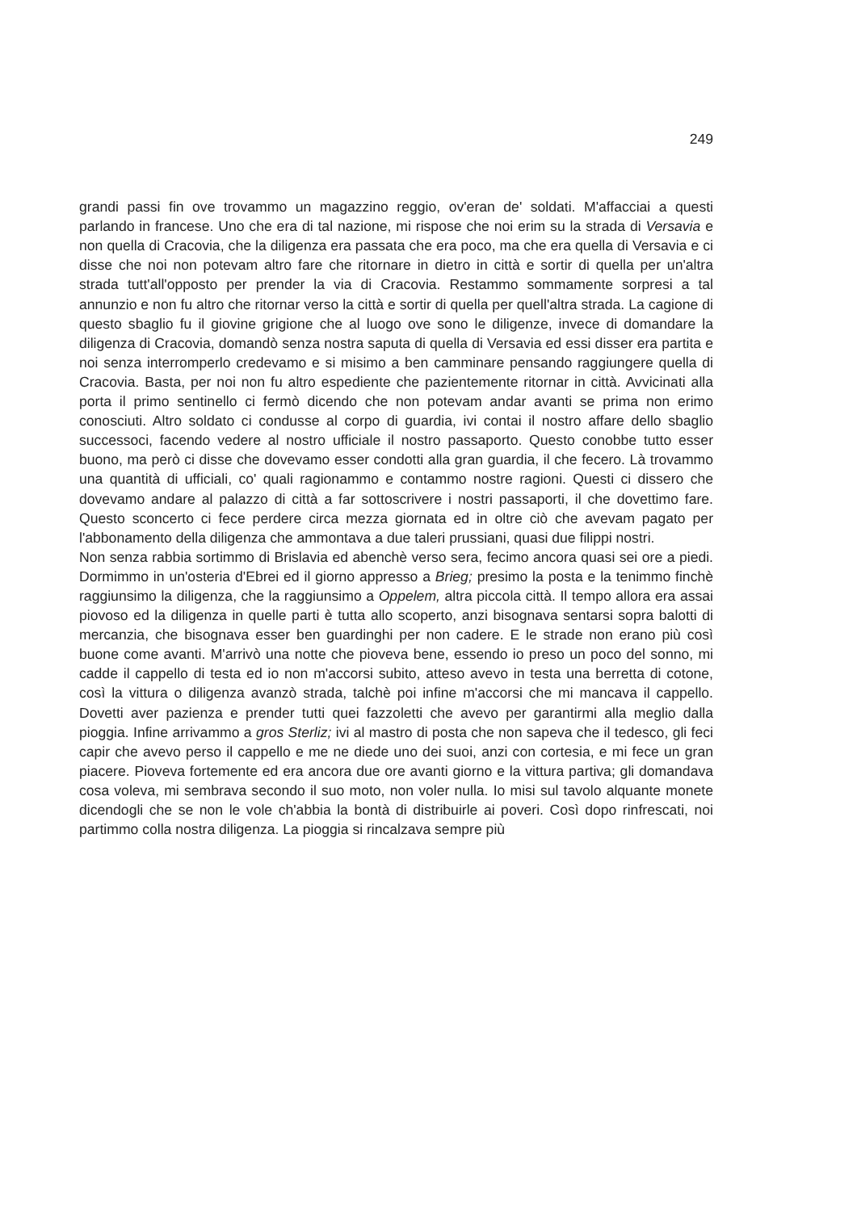249
grandi passi fin ove trovammo un magazzino reggio, ov'eran de' soldati. M'affacciai a questi parlando in francese. Uno che era di tal nazione, mi rispose che noi erim su la strada di Versavia e non quella di Cracovia, che la diligenza era passata che era poco, ma che era quella di Versavia e ci disse che noi non potevam altro fare che ritornare in dietro in città e sortir di quella per un'altra strada tutt'all'opposto per prender la via di Cracovia. Restammo sommamente sorpresi a tal annunzio e non fu altro che ritornar verso la città e sortir di quella per quell'altra strada. La cagione di questo sbaglio fu il giovine grigione che al luogo ove sono le diligenze, invece di domandare la diligenza di Cracovia, domandò senza nostra saputa di quella di Versavia ed essi disser era partita e noi senza interromperlo credevamo e si misimo a ben camminare pensando raggiungere quella di Cracovia. Basta, per noi non fu altro espediente che pazientemente ritornar in città. Avvicinati alla porta il primo sentinello ci fermò dicendo che non potevam andar avanti se prima non erimo conosciuti. Altro soldato ci condusse al corpo di guardia, ivi contai il nostro affare dello sbaglio successoci, facendo vedere al nostro ufficiale il nostro passaporto. Questo conobbe tutto esser buono, ma però ci disse che dovevamo esser condotti alla gran guardia, il che fecero. Là trovammo una quantità di ufficiali, co' quali ragionammo e contammo nostre ragioni. Questi ci dissero che dovevamo andare al palazzo di città a far sottoscrivere i nostri passaporti, il che dovettimo fare. Questo sconcerto ci fece perdere circa mezza giornata ed in oltre ciò che avevam pagato per l'abbonamento della diligenza che ammontava a due taleri prussiani, quasi due filippi nostri.
Non senza rabbia sortimmo di Brislavia ed abenchè verso sera, fecimo ancora quasi sei ore a piedi. Dormimmo in un'osteria d'Ebrei ed il giorno appresso a Brieg; presimo la posta e la tenimmo finchè raggiunsimo la diligenza, che la raggiunsimo a Oppelem, altra piccola città. Il tempo allora era assai piovoso ed la diligenza in quelle parti è tutta allo scoperto, anzi bisognava sentarsi sopra balotti di mercanzia, che bisognava esser ben guardinghi per non cadere. E le strade non erano più così buone come avanti. M'arrivò una notte che pioveva bene, essendo io preso un poco del sonno, mi cadde il cappello di testa ed io non m'accorsi subito, atteso avevo in testa una berretta di cotone, così la vittura o diligenza avanzò strada, talchè poi infine m'accorsi che mi mancava il cappello. Dovetti aver pazienza e prender tutti quei fazzoletti che avevo per garantirmi alla meglio dalla pioggia. Infine arrivammo a gros Sterliz; ivi al mastro di posta che non sapeva che il tedesco, gli feci capir che avevo perso il cappello e me ne diede uno dei suoi, anzi con cortesia, e mi fece un gran piacere. Pioveva fortemente ed era ancora due ore avanti giorno e la vittura partiva; gli domandava cosa voleva, mi sembrava secondo il suo moto, non voler nulla. Io misi sul tavolo alquante monete dicendogli che se non le vole ch'abbia la bontà di distribuirle ai poveri. Così dopo rinfrescati, noi partimmo colla nostra diligenza. La pioggia si rincalzava sempre più